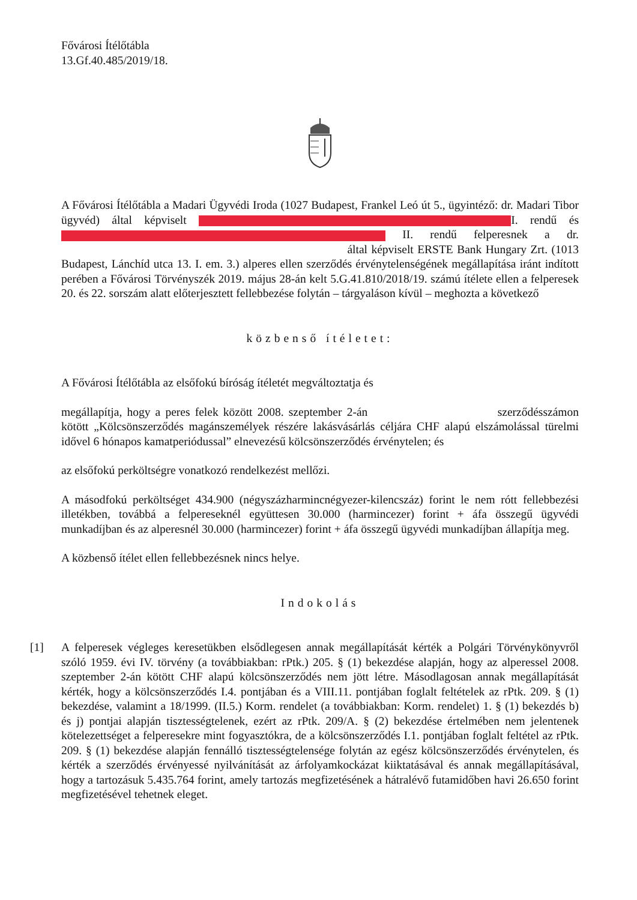Fővárosi Ítélőtábla
13.Gf.40.485/2019/18.
A Fővárosi Ítélőtábla a Madari Ügyvédi Iroda (1027 Budapest, Frankel Leó út 5., ügyintéző: dr. Madari Tibor ügyvéd) által képviselt I. rendű és II. rendű felperesnek a dr. által képviselt ERSTE Bank Hungary Zrt. (1013 Budapest, Lánchíd utca 13. I. em. 3.) alperes ellen szerződés érvénytelenségének megállapítása iránt indított perében a Fővárosi Törvényszék 2019. május 28-án kelt 5.G.41.810/2018/19. számú ítélete ellen a felperesek 20. és 22. sorszám alatt előterjesztett fellebbezése folytán – tárgyaláson kívül – meghozta a következő
közbenső ítéletet:
A Fővárosi Ítélőtábla az elsőfokú bíróság ítéletét megváltoztatja és
megállapítja, hogy a peres felek között 2008. szeptember 2-án szerződésszámon kötött „Kölcsönszerződés magánszemélyek részére lakásvásárlás céljára CHF alapú elszámolással türelmi idővel 6 hónapos kamatperiódussal” elnevezésű kölcsönszerződés érvénytelen; és
az elsőfokú perköltségre vonatkozó rendelkezést mellőzi.
A másodfokú perköltséget 434.900 (négyszázharmincnégyezer-kilencszáz) forint le nem rótt fellebbezési illetékben, továbbá a felpereseknél együttesen 30.000 (harmincezer) forint + áfa összegű ügyvédi munkadíjban és az alperesnél 30.000 (harmincezer) forint + áfa összegű ügyvédi munkadíjban állapítja meg.
A közbenső ítélet ellen fellebbezésnek nincs helye.
Indokolás
[1]
A felperesek végleges keresetükben elsődlegesen annak megállapítását kérték a Polgári Törvénykönyvről szóló 1959. évi IV. törvény (a továbbiakban: rPtk.) 205. § (1) bekezdése alapján, hogy az alperessel 2008. szeptember 2-án kötött CHF alapú kölcsönszerződés nem jött létre. Másodlagosan annak megállapítását kérték, hogy a kölcsönszerződés I.4. pontjában és a VIII.11. pontjában foglalt feltételek az rPtk. 209. § (1) bekezdése, valamint a 18/1999. (II.5.) Korm. rendelet (a továbbiakban: Korm. rendelet) 1. § (1) bekezdés b) és j) pontjai alapján tisztességtelenek, ezért az rPtk. 209/A. § (2) bekezdése értelmében nem jelentenek kötelezettséget a felperesekre mint fogyasztókra, de a kölcsönszerződés I.1. pontjában foglalt feltétel az rPtk. 209. § (1) bekezdése alapján fennálló tisztességtelensége folytán az egész kölcsönszerződés érvénytelen, és kérték a szerződés érvényessé nyilvánítását az árfolyamkockázat kiiktatásával és annak megállapításával, hogy a tartozásuk 5.435.764 forint, amely tartozás megfizetésének a hátralévő futamidőben havi 26.650 forint megfizetésével tehetnek eleget.